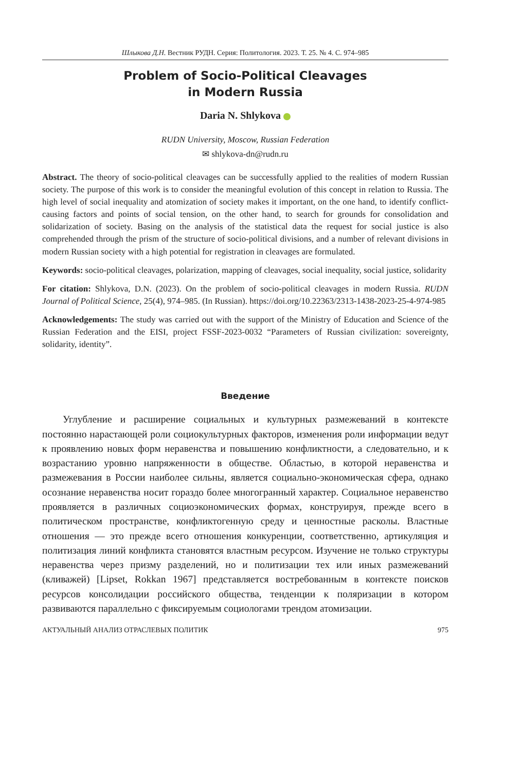Шлыкова Д.Н. Вестник РУДН. Серия: Политология. 2023. Т. 25. № 4. С. 974–985
Problem of Socio-Political Cleavages
in Modern Russia
Daria N. Shlykova
RUDN University, Moscow, Russian Federation
✉ shlykova-dn@rudn.ru
Abstract. The theory of socio-political cleavages can be successfully applied to the realities of modern Russian society. The purpose of this work is to consider the meaningful evolution of this concept in relation to Russia. The high level of social inequality and atomization of society makes it important, on the one hand, to identify conflict-causing factors and points of social tension, on the other hand, to search for grounds for consolidation and solidarization of society. Basing on the analysis of the statistical data the request for social justice is also comprehended through the prism of the structure of socio-political divisions, and a number of relevant divisions in modern Russian society with a high potential for registration in cleavages are formulated.
Keywords: socio-political cleavages, polarization, mapping of cleavages, social inequality, social justice, solidarity
For citation: Shlykova, D.N. (2023). On the problem of socio-political cleavages in modern Russia. RUDN Journal of Political Science, 25(4), 974–985. (In Russian). https://doi.org/10.22363/2313-1438-2023-25-4-974-985
Acknowledgements: The study was carried out with the support of the Ministry of Education and Science of the Russian Federation and the EISI, project FSSF-2023-0032 “Parameters of Russian civilization: sovereignty, solidarity, identity”.
Введение
Углубление и расширение социальных и культурных размежеваний в контексте постоянно нарастающей роли социокультурных факторов, изменения роли информации ведут к проявлению новых форм неравенства и повышению конфликтности, а следовательно, и к возрастанию уровню напряженности в обществе. Областью, в которой неравенства и размежевания в России наиболее сильны, является социально-экономическая сфера, однако осознание неравенства носит гораздо более многогранный характер. Социальное неравенство проявляется в различных социоэкономических формах, конструируя, прежде всего в политическом пространстве, конфликтогенную среду и ценностные расколы. Властные отношения — это прежде всего отношения конкуренции, соответственно, артикуляция и политизация линий конфликта становятся властным ресурсом. Изучение не только структуры неравенства через призму разделений, но и политизации тех или иных размежеваний (кливажей) [Lipset, Rokkan 1967] представляется востребованным в контексте поисков ресурсов консолидации российского общества, тенденции к поляризации в котором развиваются параллельно с фиксируемым социологами трендом атомизации.
АКТУАЛЬНЫЙ АНАЛИЗ ОТРАСЛЕВЫХ ПОЛИТИК 975